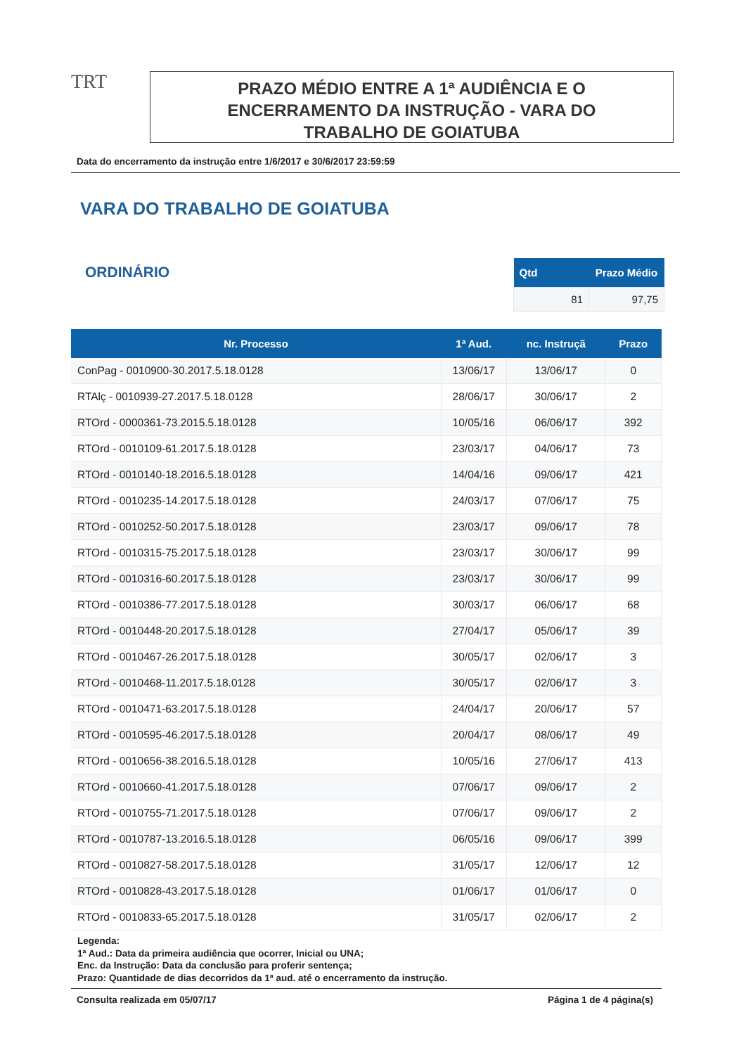TRT
PRAZO MÉDIO ENTRE A 1ª AUDIÊNCIA E O
ENCERRAMENTO DA INSTRUÇÃO - VARA DO
TRABALHO DE GOIATUBA
Data do encerramento da instrução entre 1/6/2017 e 30/6/2017 23:59:59
VARA DO TRABALHO DE GOIATUBA
ORDINÁRIO
| Qtd | Prazo Médio |
| --- | --- |
| 81 | 97,75 |
| Nr. Processo | 1ª Aud. | nc. Instruçã | Prazo |
| --- | --- | --- | --- |
| ConPag - 0010900-30.2017.5.18.0128 | 13/06/17 | 13/06/17 | 0 |
| RTAlç - 0010939-27.2017.5.18.0128 | 28/06/17 | 30/06/17 | 2 |
| RTOrd - 0000361-73.2015.5.18.0128 | 10/05/16 | 06/06/17 | 392 |
| RTOrd - 0010109-61.2017.5.18.0128 | 23/03/17 | 04/06/17 | 73 |
| RTOrd - 0010140-18.2016.5.18.0128 | 14/04/16 | 09/06/17 | 421 |
| RTOrd - 0010235-14.2017.5.18.0128 | 24/03/17 | 07/06/17 | 75 |
| RTOrd - 0010252-50.2017.5.18.0128 | 23/03/17 | 09/06/17 | 78 |
| RTOrd - 0010315-75.2017.5.18.0128 | 23/03/17 | 30/06/17 | 99 |
| RTOrd - 0010316-60.2017.5.18.0128 | 23/03/17 | 30/06/17 | 99 |
| RTOrd - 0010386-77.2017.5.18.0128 | 30/03/17 | 06/06/17 | 68 |
| RTOrd - 0010448-20.2017.5.18.0128 | 27/04/17 | 05/06/17 | 39 |
| RTOrd - 0010467-26.2017.5.18.0128 | 30/05/17 | 02/06/17 | 3 |
| RTOrd - 0010468-11.2017.5.18.0128 | 30/05/17 | 02/06/17 | 3 |
| RTOrd - 0010471-63.2017.5.18.0128 | 24/04/17 | 20/06/17 | 57 |
| RTOrd - 0010595-46.2017.5.18.0128 | 20/04/17 | 08/06/17 | 49 |
| RTOrd - 0010656-38.2016.5.18.0128 | 10/05/16 | 27/06/17 | 413 |
| RTOrd - 0010660-41.2017.5.18.0128 | 07/06/17 | 09/06/17 | 2 |
| RTOrd - 0010755-71.2017.5.18.0128 | 07/06/17 | 09/06/17 | 2 |
| RTOrd - 0010787-13.2016.5.18.0128 | 06/05/16 | 09/06/17 | 399 |
| RTOrd - 0010827-58.2017.5.18.0128 | 31/05/17 | 12/06/17 | 12 |
| RTOrd - 0010828-43.2017.5.18.0128 | 01/06/17 | 01/06/17 | 0 |
| RTOrd - 0010833-65.2017.5.18.0128 | 31/05/17 | 02/06/17 | 2 |
Legenda:
1ª Aud.: Data da primeira audiência que ocorrer, Inicial ou UNA;
Enc. da Instrução: Data da conclusão para proferir sentença;
Prazo: Quantidade de dias decorridos da 1ª aud. até o encerramento da instrução.
Consulta realizada em 05/07/17 Página 1 de 4 página(s)